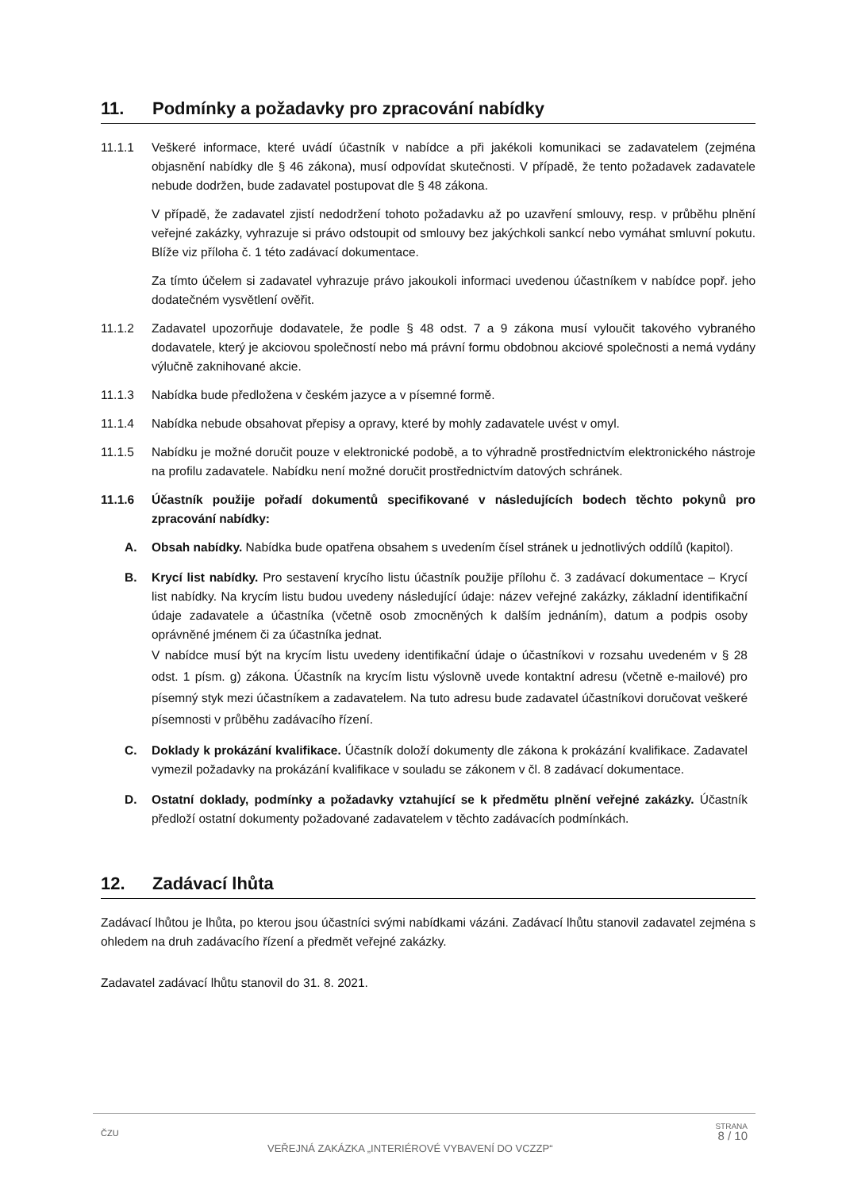11. Podmínky a požadavky pro zpracování nabídky
11.1.1 Veškeré informace, které uvádí účastník v nabídce a při jakékoli komunikaci se zadavatelem (zejména objasnění nabídky dle § 46 zákona), musí odpovídat skutečnosti. V případě, že tento požadavek zadavatele nebude dodržen, bude zadavatel postupovat dle § 48 zákona.
V případě, že zadavatel zjistí nedodržení tohoto požadavku až po uzavření smlouvy, resp. v průběhu plnění veřejné zakázky, vyhrazuje si právo odstoupit od smlouvy bez jakýchkoli sankcí nebo vymáhat smluvní pokutu. Blíže viz příloha č. 1 této zadávací dokumentace.
Za tímto účelem si zadavatel vyhrazuje právo jakoukoli informaci uvedenou účastníkem v nabídce popř. jeho dodatečném vysvětlení ověřit.
11.1.2 Zadavatel upozorňuje dodavatele, že podle § 48 odst. 7 a 9 zákona musí vyloučit takového vybraného dodavatele, který je akciovou společností nebo má právní formu obdobnou akciové společnosti a nemá vydány výlučně zaknihované akcie.
11.1.3 Nabídka bude předložena v českém jazyce a v písemné formě.
11.1.4 Nabídka nebude obsahovat přepisy a opravy, které by mohly zadavatele uvést v omyl.
11.1.5 Nabídku je možné doručit pouze v elektronické podobě, a to výhradně prostřednictvím elektronického nástroje na profilu zadavatele. Nabídku není možné doručit prostřednictvím datových schránek.
11.1.6 Účastník použije pořadí dokumentů specifikované v následujících bodech těchto pokynů pro zpracování nabídky:
A. Obsah nabídky. Nabídka bude opatřena obsahem s uvedením čísel stránek u jednotlivých oddílů (kapitol).
B. Krycí list nabídky. Pro sestavení krycího listu účastník použije přílohu č. 3 zadávací dokumentace – Krycí list nabídky. Na krycím listu budou uvedeny následující údaje: název veřejné zakázky, základní identifikační údaje zadavatele a účastníka (včetně osob zmocněných k dalším jednáním), datum a podpis osoby oprávněné jménem či za účastníka jednat.
V nabídce musí být na krycím listu uvedeny identifikační údaje o účastníkovi v rozsahu uvedeném v § 28 odst. 1 písm. g) zákona. Účastník na krycím listu výslovně uvede kontaktní adresu (včetně e-mailové) pro písemný styk mezi účastníkem a zadavatelem. Na tuto adresu bude zadavatel účastníkovi doručovat veškeré písemnosti v průběhu zadávacího řízení.
C. Doklady k prokázání kvalifikace. Účastník doloží dokumenty dle zákona k prokázání kvalifikace. Zadavatel vymezil požadavky na prokázání kvalifikace v souladu se zákonem v čl. 8 zadávací dokumentace.
D. Ostatní doklady, podmínky a požadavky vztahující se k předmětu plnění veřejné zakázky. Účastník předloží ostatní dokumenty požadované zadavatelem v těchto zadávacích podmínkách.
12. Zadávací lhůta
Zadávací lhůtou je lhůta, po kterou jsou účastníci svými nabídkami vázáni. Zadávací lhůtu stanovil zadavatel zejména s ohledem na druh zadávacího řízení a předmět veřejné zakázky.
Zadavatel zadávací lhůtu stanovil do 31. 8. 2021.
ČZU
VEŘEJNÁ ZAKÁZKA „INTERIÉROVÉ VYBAVENÍ DO VCZZP“
STRANA
8 / 10